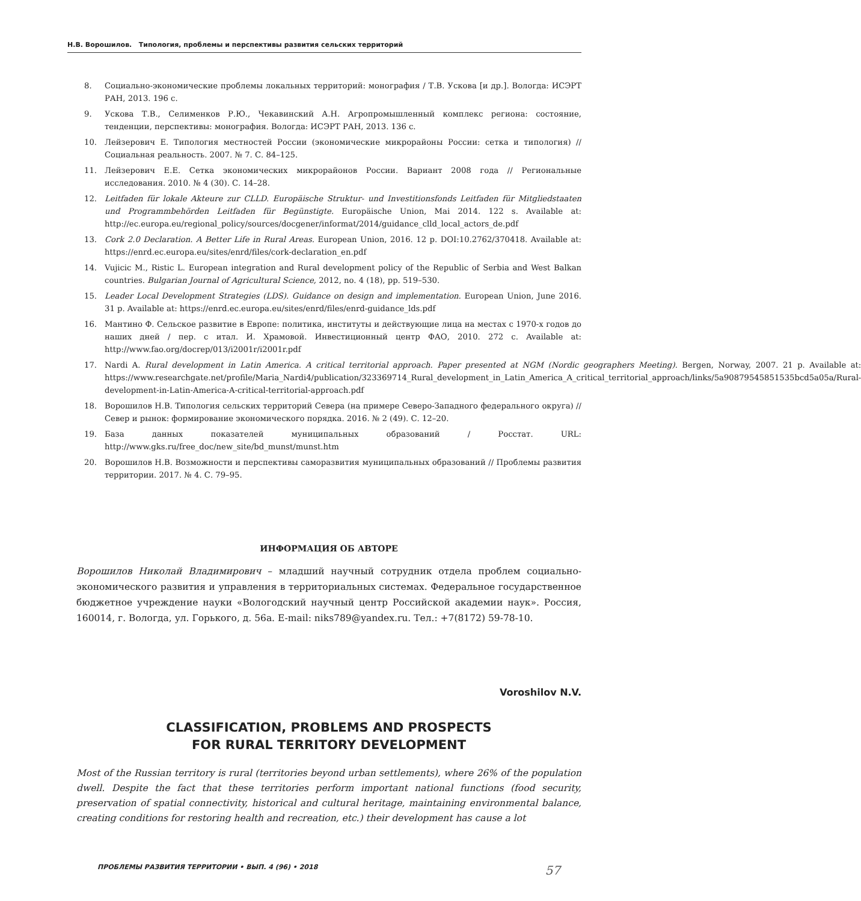Н.В. Ворошилов. Типология, проблемы и перспективы развития сельских территорий
8. Социально-экономические проблемы локальных территорий: монография / Т.В. Ускова [и др.]. Вологда: ИСЭРТ РАН, 2013. 196 с.
9. Ускова Т.В., Селименков Р.Ю., Чекавинский А.Н. Агропромышленный комплекс региона: состояние, тенденции, перспективы: монография. Вологда: ИСЭРТ РАН, 2013. 136 с.
10. Лейзерович Е. Типология местностей России (экономические микрорайоны России: сетка и типология) // Социальная реальность. 2007. № 7. С. 84–125.
11. Лейзерович Е.Е. Сетка экономических микрорайонов России. Вариант 2008 года // Региональные исследования. 2010. № 4 (30). С. 14–28.
12. Leitfaden für lokale Akteure zur CLLD. Europäische Struktur- und Investitionsfonds Leitfaden für Mitgliedstaaten und Programmbehörden Leitfaden für Begünstigte. Europäische Union, Mai 2014. 122 s. Available at: http://ec.europa.eu/regional_policy/sources/docgener/informat/2014/guidance_clld_local_actors_de.pdf
13. Cork 2.0 Declaration. A Better Life in Rural Areas. European Union, 2016. 12 p. DOI:10.2762/370418. Available at: https://enrd.ec.europa.eu/sites/enrd/files/cork-declaration_en.pdf
14. Vujicic M., Ristic L. European integration and Rural development policy of the Republic of Serbia and West Balkan countries. Bulgarian Journal of Agricultural Science, 2012, no. 4 (18), pp. 519–530.
15. Leader Local Development Strategies (LDS). Guidance on design and implementation. European Union, June 2016. 31 p. Available at: https://enrd.ec.europa.eu/sites/enrd/files/enrd-guidance_lds.pdf
16. Мантино Ф. Сельское развитие в Европе: политика, институты и действующие лица на местах с 1970-х годов до наших дней / пер. с итал. И. Храмовой. Инвестиционный центр ФАО, 2010. 272 с. Available at: http://www.fao.org/docrep/013/i2001r/i2001r.pdf
17. Nardi A. Rural development in Latin America. A critical territorial approach. Paper presented at NGM (Nordic geographers Meeting). Bergen, Norway, 2007. 21 p. Available at: https://www.researchgate.net/profile/Maria_Nardi4/publication/323369714_Rural_development_in_Latin_America_A_critical_territorial_approach/links/5a90879545851535bcd5a05a/Rural-development-in-Latin-America-A-critical-territorial-approach.pdf
18. Ворошилов Н.В. Типология сельских территорий Севера (на примере Северо-Западного федерального округа) // Север и рынок: формирование экономического порядка. 2016. № 2 (49). С. 12–20.
19. База данных показателей муниципальных образований / Росстат. URL: http://www.gks.ru/free_doc/new_site/bd_munst/munst.htm
20. Ворошилов Н.В. Возможности и перспективы саморазвития муниципальных образований // Проблемы развития территории. 2017. № 4. С. 79–95.
ИНФОРМАЦИЯ ОБ АВТОРЕ
Ворошилов Николай Владимирович – младший научный сотрудник отдела проблем социально-экономического развития и управления в территориальных системах. Федеральное государственное бюджетное учреждение науки «Вологодский научный центр Российской академии наук». Россия, 160014, г. Вологда, ул. Горького, д. 56а. E-mail: niks789@yandex.ru. Тел.: +7(8172) 59-78-10.
Voroshilov N.V.
CLASSIFICATION, PROBLEMS AND PROSPECTS
FOR RURAL TERRITORY DEVELOPMENT
Most of the Russian territory is rural (territories beyond urban settlements), where 26% of the population dwell. Despite the fact that these territories perform important national functions (food security, preservation of spatial connectivity, historical and cultural heritage, maintaining environmental balance, creating conditions for restoring health and recreation, etc.) their development has cause a lot
ПРОБЛЕМЫ РАЗВИТИЯ ТЕРРИТОРИИ • ВЫП. 4 (96) • 2018 57